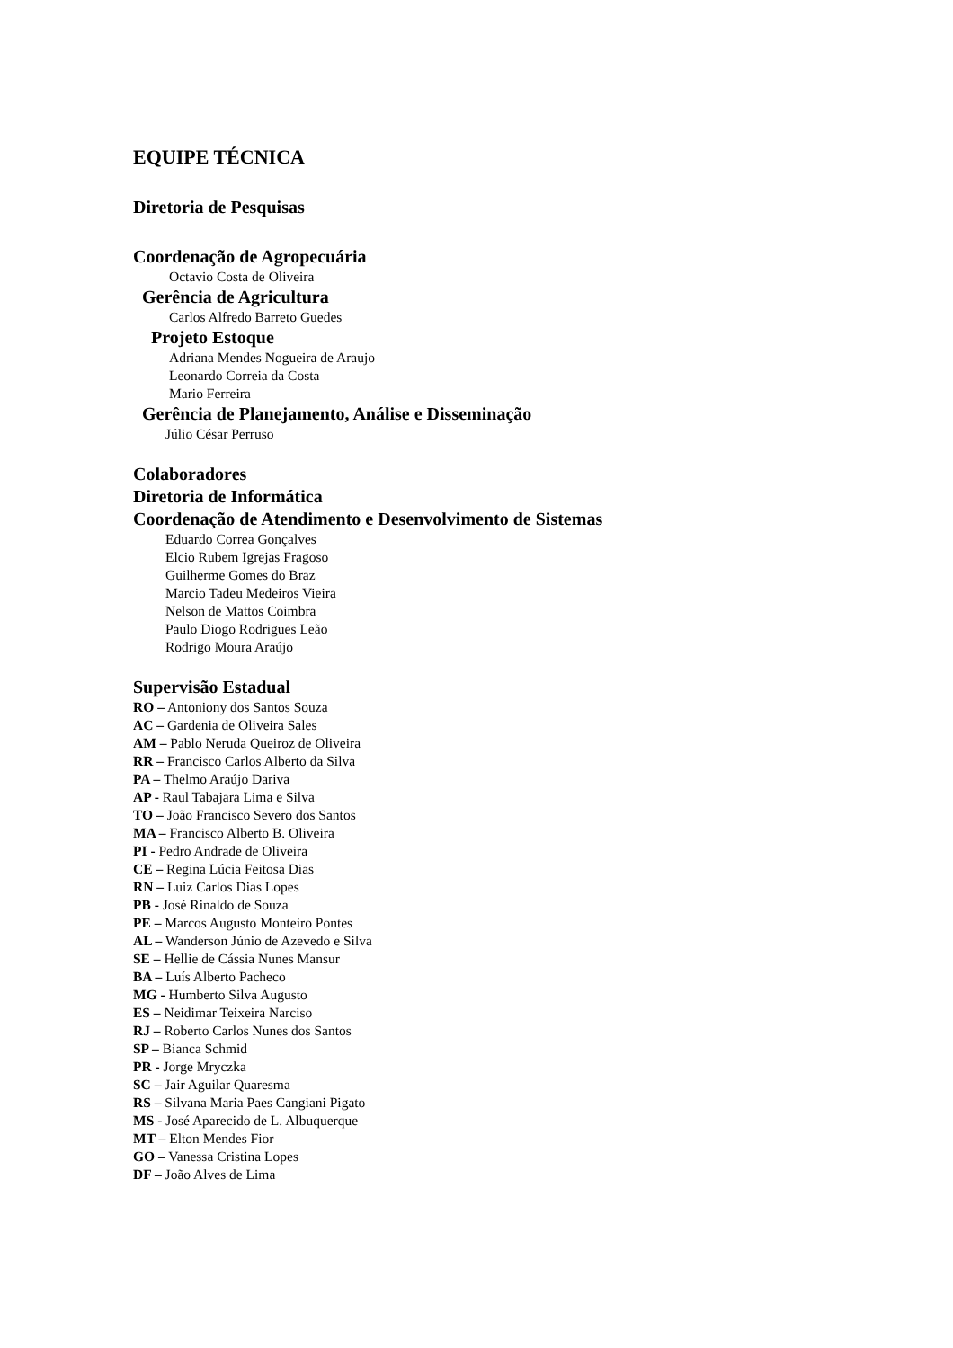EQUIPE TÉCNICA
Diretoria de Pesquisas
Coordenação de Agropecuária
Octavio Costa de Oliveira
Gerência de Agricultura
Carlos Alfredo Barreto Guedes
Projeto Estoque
Adriana Mendes Nogueira de Araujo
Leonardo Correia da Costa
Mario Ferreira
Gerência de Planejamento, Análise e Disseminação
Júlio César Perruso
Colaboradores
Diretoria de Informática
Coordenação de Atendimento e Desenvolvimento de Sistemas
Eduardo Correa Gonçalves
Elcio Rubem Igrejas Fragoso
Guilherme Gomes do Braz
Marcio Tadeu Medeiros Vieira
Nelson de Mattos Coimbra
Paulo Diogo Rodrigues Leão
Rodrigo Moura Araújo
Supervisão Estadual
RO – Antoniony dos Santos Souza
AC – Gardenia de Oliveira Sales
AM – Pablo Neruda Queiroz de Oliveira
RR – Francisco Carlos Alberto da Silva
PA – Thelmo Araújo Dariva
AP - Raul Tabajara Lima e Silva
TO – João Francisco Severo dos Santos
MA – Francisco Alberto B. Oliveira
PI - Pedro Andrade de Oliveira
CE – Regina Lúcia Feitosa Dias
RN – Luiz Carlos Dias Lopes
PB - José Rinaldo de Souza
PE – Marcos Augusto Monteiro Pontes
AL – Wanderson Júnio de Azevedo e Silva
SE – Hellie de Cássia Nunes Mansur
BA – Luís Alberto Pacheco
MG - Humberto Silva Augusto
ES – Neidimar Teixeira Narciso
RJ – Roberto Carlos Nunes dos Santos
SP – Bianca Schmid
PR - Jorge Mryczka
SC – Jair Aguilar Quaresma
RS – Silvana Maria Paes Cangiani Pigato
MS - José Aparecido de L. Albuquerque
MT – Elton Mendes Fior
GO – Vanessa Cristina Lopes
DF – João Alves de Lima